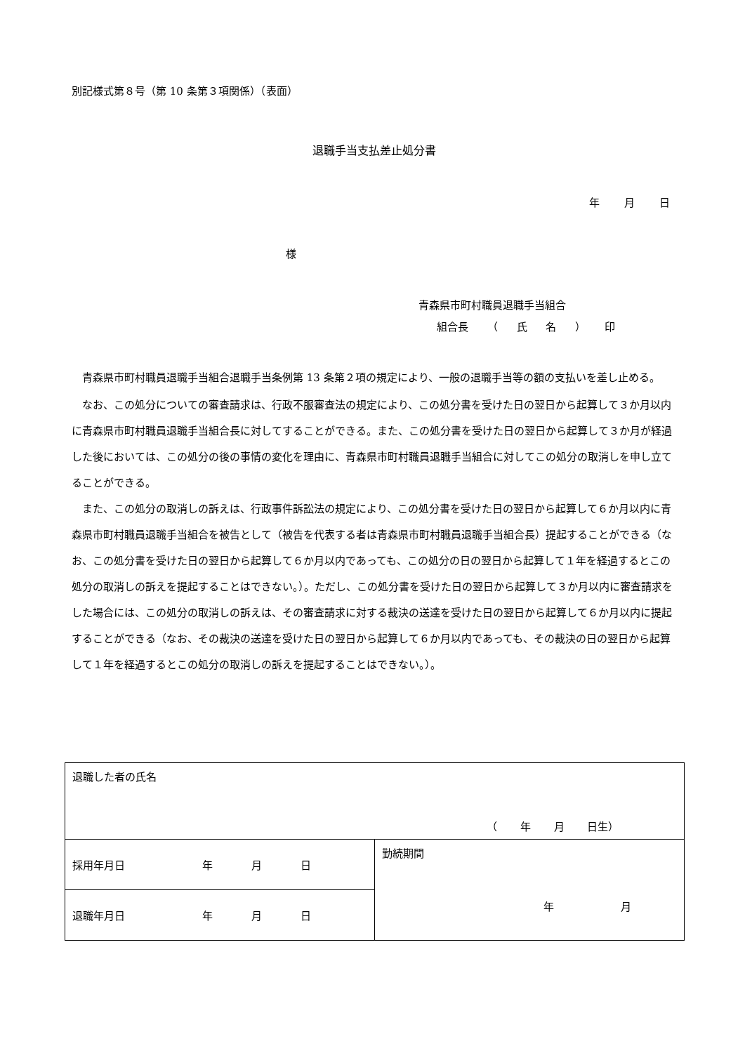別記様式第８号（第 10 条第３項関係）（表面）
退職手当支払差止処分書
年 月 日
様
青森県市町村職員退職手当組合
組合長 （ 氏 名 ） 印
青森県市町村職員退職手当組合退職手当条例第 13 条第２項の規定により、一般の退職手当等の額の支払いを差し止める。
なお、この処分についての審査請求は、行政不服審査法の規定により、この処分書を受けた日の翌日から起算して３か月以内に青森県市町村職員退職手当組合長に対してすることができる。また、この処分書を受けた日の翌日から起算して３か月が経過した後においては、この処分の後の事情の変化を理由に、青森県市町村職員退職手当組合に対してこの処分の取消しを申し立てることができる。
また、この処分の取消しの訴えは、行政事件訴訟法の規定により、この処分書を受けた日の翌日から起算して６か月以内に青森県市町村職員退職手当組合を被告として（被告を代表する者は青森県市町村職員退職手当組合長）提起することができる（なお、この処分書を受けた日の翌日から起算して６か月以内であっても、この処分の日の翌日から起算して１年を経過するとこの処分の取消しの訴えを提起することはできない。）。ただし、この処分書を受けた日の翌日から起算して３か月以内に審査請求をした場合には、この処分の取消しの訴えは、その審査請求に対する裁決の送達を受けた日の翌日から起算して６か月以内に提起することができる（なお、その裁決の送達を受けた日の翌日から起算して６か月以内であっても、その裁決の日の翌日から起算して１年を経過するとこの処分の取消しの訴えを提起することはできない。）。
| 退職した者の氏名 （ 年 月 日生） | |
| 採用年月日 年 月 日 | 勤続期間 年 月 |
| 退職年月日 年 月 日 | |